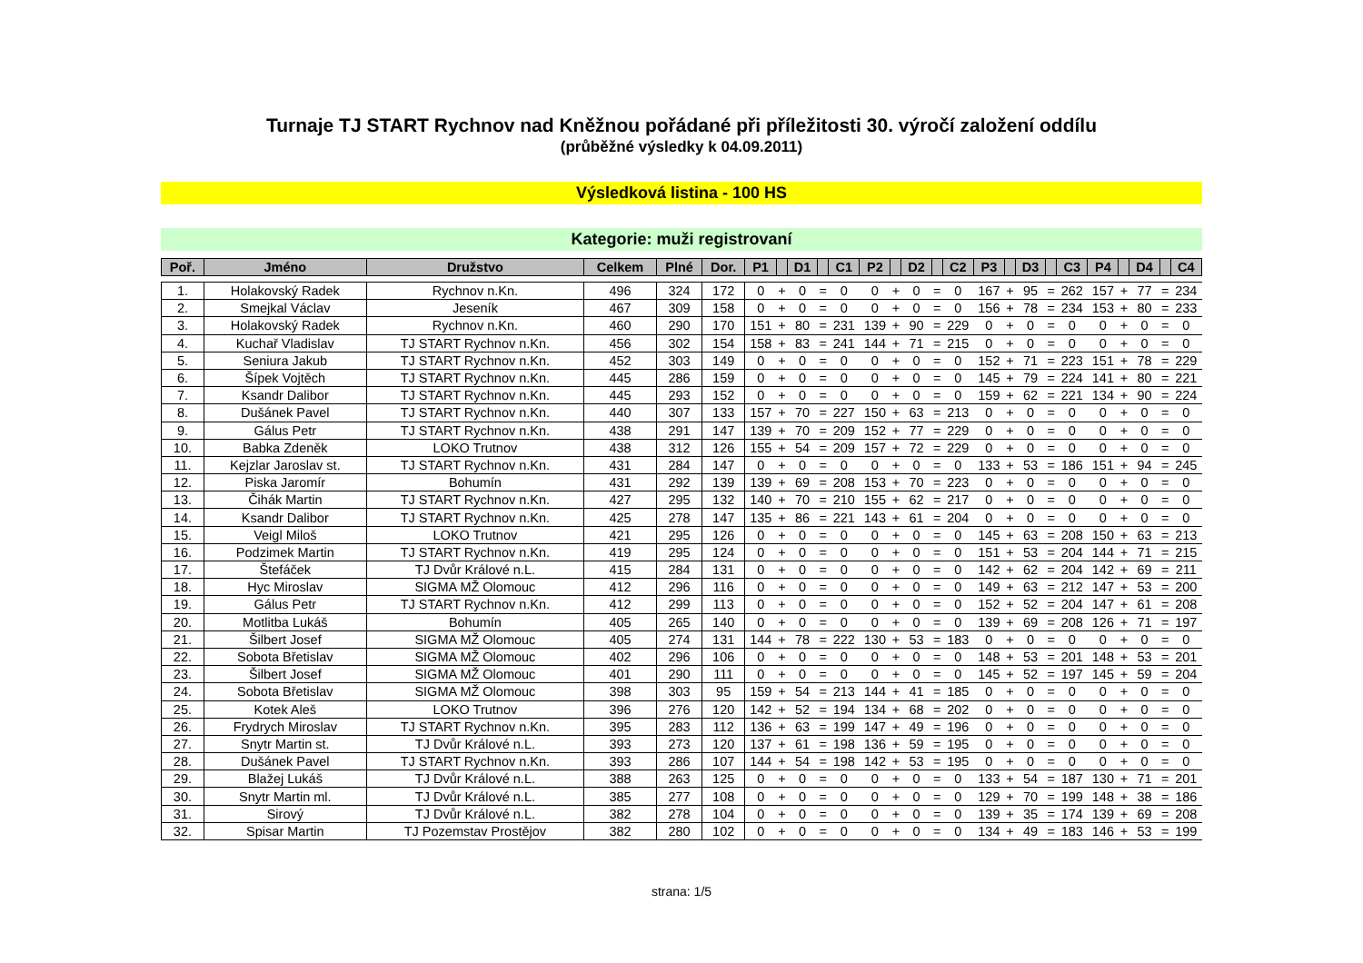Turnaje TJ START Rychnov nad Kněžnou pořádané při příležitosti 30. výročí založení oddílu
(průběžné výsledky k 04.09.2011)
Výsledková listina - 100 HS
Kategorie: muži registrovaní
| Poř. | Jméno | Družstvo | Celkem | Plné | Dor. | P1 | | D1 | | C1 | P2 | | D2 | | C2 | P3 | | D3 | | C3 | P4 | | D4 | | C4 |
| --- | --- | --- | --- | --- | --- | --- | --- | --- | --- | --- | --- | --- | --- | --- | --- | --- | --- | --- | --- | --- | --- | --- | --- | --- | --- |
| 1. | Holakovský Radek | Rychnov n.Kn. | 496 | 324 | 172 | 0 | + | 0 | = | 0 | 0 | + | 0 | = | 0 | 167 | + | 95 | = | 262 | 157 | + | 77 | = | 234 |
| 2. | Smejkal Václav | Jeseník | 467 | 309 | 158 | 0 | + | 0 | = | 0 | 0 | + | 0 | = | 0 | 156 | + | 78 | = | 234 | 153 | + | 80 | = | 233 |
| 3. | Holakovský Radek | Rychnov n.Kn. | 460 | 290 | 170 | 151 | + | 80 | = | 231 | 139 | + | 90 | = | 229 | 0 | + | 0 | = | 0 | 0 | + | 0 | = | 0 |
| 4. | Kuchař Vladislav | TJ START Rychnov n.Kn. | 456 | 302 | 154 | 158 | + | 83 | = | 241 | 144 | + | 71 | = | 215 | 0 | + | 0 | = | 0 | 0 | + | 0 | = | 0 |
| 5. | Seniura Jakub | TJ START Rychnov n.Kn. | 452 | 303 | 149 | 0 | + | 0 | = | 0 | 0 | + | 0 | = | 0 | 152 | + | 71 | = | 223 | 151 | + | 78 | = | 229 |
| 6. | Šípek Vojtěch | TJ START Rychnov n.Kn. | 445 | 286 | 159 | 0 | + | 0 | = | 0 | 0 | + | 0 | = | 0 | 145 | + | 79 | = | 224 | 141 | + | 80 | = | 221 |
| 7. | Ksandr Dalibor | TJ START Rychnov n.Kn. | 445 | 293 | 152 | 0 | + | 0 | = | 0 | 0 | + | 0 | = | 0 | 159 | + | 62 | = | 221 | 134 | + | 90 | = | 224 |
| 8. | Dušánek Pavel | TJ START Rychnov n.Kn. | 440 | 307 | 133 | 157 | + | 70 | = | 227 | 150 | + | 63 | = | 213 | 0 | + | 0 | = | 0 | 0 | + | 0 | = | 0 |
| 9. | Gálus Petr | TJ START Rychnov n.Kn. | 438 | 291 | 147 | 139 | + | 70 | = | 209 | 152 | + | 77 | = | 229 | 0 | + | 0 | = | 0 | 0 | + | 0 | = | 0 |
| 10. | Babka Zdeněk | LOKO Trutnov | 438 | 312 | 126 | 155 | + | 54 | = | 209 | 157 | + | 72 | = | 229 | 0 | + | 0 | = | 0 | 0 | + | 0 | = | 0 |
| 11. | Kejzlar Jaroslav st. | TJ START Rychnov n.Kn. | 431 | 284 | 147 | 0 | + | 0 | = | 0 | 0 | + | 0 | = | 0 | 133 | + | 53 | = | 186 | 151 | + | 94 | = | 245 |
| 12. | Piska Jaromír | Bohumín | 431 | 292 | 139 | 139 | + | 69 | = | 208 | 153 | + | 70 | = | 223 | 0 | + | 0 | = | 0 | 0 | + | 0 | = | 0 |
| 13. | Čihák Martin | TJ START Rychnov n.Kn. | 427 | 295 | 132 | 140 | + | 70 | = | 210 | 155 | + | 62 | = | 217 | 0 | + | 0 | = | 0 | 0 | + | 0 | = | 0 |
| 14. | Ksandr Dalibor | TJ START Rychnov n.Kn. | 425 | 278 | 147 | 135 | + | 86 | = | 221 | 143 | + | 61 | = | 204 | 0 | + | 0 | = | 0 | 0 | + | 0 | = | 0 |
| 15. | Veigl Miloš | LOKO Trutnov | 421 | 295 | 126 | 0 | + | 0 | = | 0 | 0 | + | 0 | = | 0 | 145 | + | 63 | = | 208 | 150 | + | 63 | = | 213 |
| 16. | Podzimek Martin | TJ START Rychnov n.Kn. | 419 | 295 | 124 | 0 | + | 0 | = | 0 | 0 | + | 0 | = | 0 | 151 | + | 53 | = | 204 | 144 | + | 71 | = | 215 |
| 17. | Štefáček | TJ Dvůr Králové n.L. | 415 | 284 | 131 | 0 | + | 0 | = | 0 | 0 | + | 0 | = | 0 | 142 | + | 62 | = | 204 | 142 | + | 69 | = | 211 |
| 18. | Hyc Miroslav | SIGMA MŽ Olomouc | 412 | 296 | 116 | 0 | + | 0 | = | 0 | 0 | + | 0 | = | 0 | 149 | + | 63 | = | 212 | 147 | + | 53 | = | 200 |
| 19. | Gálus Petr | TJ START Rychnov n.Kn. | 412 | 299 | 113 | 0 | + | 0 | = | 0 | 0 | + | 0 | = | 0 | 152 | + | 52 | = | 204 | 147 | + | 61 | = | 208 |
| 20. | Motlitba Lukáš | Bohumín | 405 | 265 | 140 | 0 | + | 0 | = | 0 | 0 | + | 0 | = | 0 | 139 | + | 69 | = | 208 | 126 | + | 71 | = | 197 |
| 21. | Šilbert Josef | SIGMA MŽ Olomouc | 405 | 274 | 131 | 144 | + | 78 | = | 222 | 130 | + | 53 | = | 183 | 0 | + | 0 | = | 0 | 0 | + | 0 | = | 0 |
| 22. | Sobota Břetislav | SIGMA MŽ Olomouc | 402 | 296 | 106 | 0 | + | 0 | = | 0 | 0 | + | 0 | = | 0 | 148 | + | 53 | = | 201 | 148 | + | 53 | = | 201 |
| 23. | Šilbert Josef | SIGMA MŽ Olomouc | 401 | 290 | 111 | 0 | + | 0 | = | 0 | 0 | + | 0 | = | 0 | 145 | + | 52 | = | 197 | 145 | + | 59 | = | 204 |
| 24. | Sobota Břetislav | SIGMA MŽ Olomouc | 398 | 303 | 95 | 159 | + | 54 | = | 213 | 144 | + | 41 | = | 185 | 0 | + | 0 | = | 0 | 0 | + | 0 | = | 0 |
| 25. | Kotek Aleš | LOKO Trutnov | 396 | 276 | 120 | 142 | + | 52 | = | 194 | 134 | + | 68 | = | 202 | 0 | + | 0 | = | 0 | 0 | + | 0 | = | 0 |
| 26. | Frydrych Miroslav | TJ START Rychnov n.Kn. | 395 | 283 | 112 | 136 | + | 63 | = | 199 | 147 | + | 49 | = | 196 | 0 | + | 0 | = | 0 | 0 | + | 0 | = | 0 |
| 27. | Snytr Martin st. | TJ Dvůr Králové n.L. | 393 | 273 | 120 | 137 | + | 61 | = | 198 | 136 | + | 59 | = | 195 | 0 | + | 0 | = | 0 | 0 | + | 0 | = | 0 |
| 28. | Dušánek Pavel | TJ START Rychnov n.Kn. | 393 | 286 | 107 | 144 | + | 54 | = | 198 | 142 | + | 53 | = | 195 | 0 | + | 0 | = | 0 | 0 | + | 0 | = | 0 |
| 29. | Blažej Lukáš | TJ Dvůr Králové n.L. | 388 | 263 | 125 | 0 | + | 0 | = | 0 | 0 | + | 0 | = | 0 | 133 | + | 54 | = | 187 | 130 | + | 71 | = | 201 |
| 30. | Snytr Martin ml. | TJ Dvůr Králové n.L. | 385 | 277 | 108 | 0 | + | 0 | = | 0 | 0 | + | 0 | = | 0 | 129 | + | 70 | = | 199 | 148 | + | 38 | = | 186 |
| 31. | Sirový | TJ Dvůr Králové n.L. | 382 | 278 | 104 | 0 | + | 0 | = | 0 | 0 | + | 0 | = | 0 | 139 | + | 35 | = | 174 | 139 | + | 69 | = | 208 |
| 32. | Spisar Martin | TJ Pozemstav Prostějov | 382 | 280 | 102 | 0 | + | 0 | = | 0 | 0 | + | 0 | = | 0 | 134 | + | 49 | = | 183 | 146 | + | 53 | = | 199 |
strana: 1/5